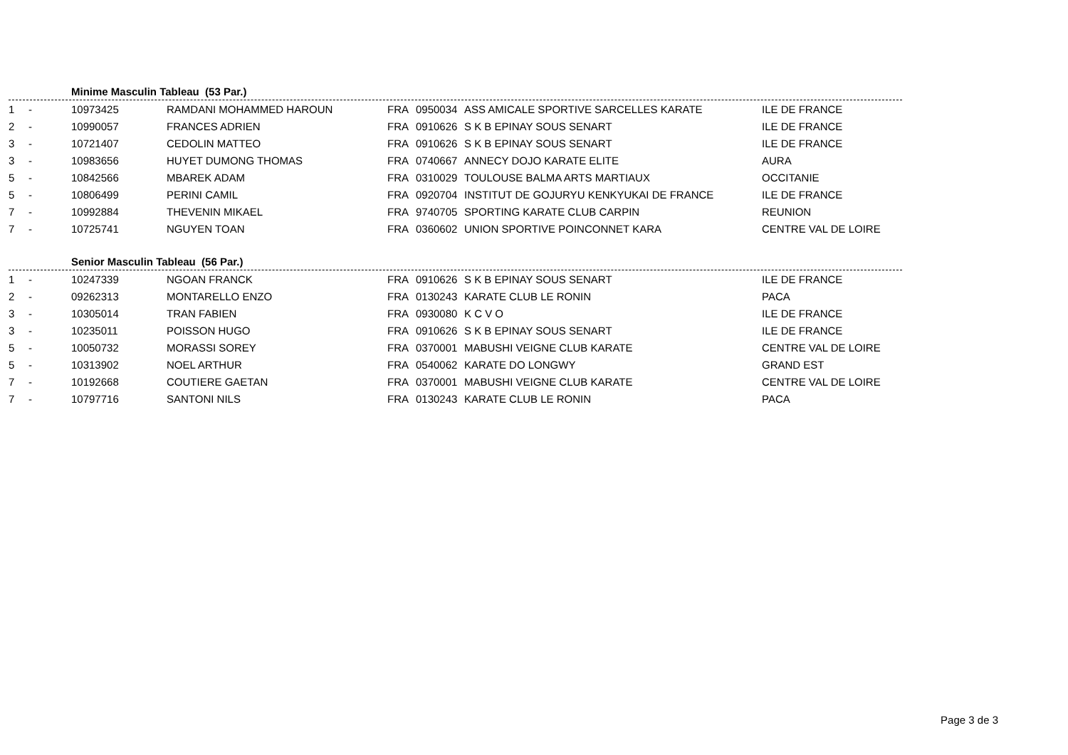Minime Masculin Tableau (53 Par.)
| 1 | - | 10973425 | RAMDANI MOHAMMED HAROUN | FRA | 0950034 | ASS AMICALE SPORTIVE SARCELLES KARATE | ILE DE FRANCE |
| 2 | - | 10990057 | FRANCES ADRIEN | FRA | 0910626 | S K B EPINAY SOUS SENART | ILE DE FRANCE |
| 3 | - | 10721407 | CEDOLIN MATTEO | FRA | 0910626 | S K B EPINAY SOUS SENART | ILE DE FRANCE |
| 3 | - | 10983656 | HUYET DUMONG THOMAS | FRA | 0740667 | ANNECY DOJO KARATE ELITE | AURA |
| 5 | - | 10842566 | MBAREK ADAM | FRA | 0310029 | TOULOUSE BALMA ARTS MARTIAUX | OCCITANIE |
| 5 | - | 10806499 | PERINI CAMIL | FRA | 0920704 | INSTITUT DE GOJURYU KENKYUKAI DE FRANCE | ILE DE FRANCE |
| 7 | - | 10992884 | THEVENIN MIKAEL | FRA | 9740705 | SPORTING KARATE CLUB CARPIN | REUNION |
| 7 | - | 10725741 | NGUYEN TOAN | FRA | 0360602 | UNION SPORTIVE POINCONNET KARA | CENTRE VAL DE LOIRE |
Senior Masculin Tableau (56 Par.)
| 1 | - | 10247339 | NGOAN FRANCK | FRA | 0910626 | S K B EPINAY SOUS SENART | ILE DE FRANCE |
| 2 | - | 09262313 | MONTARELLO ENZO | FRA | 0130243 | KARATE CLUB LE RONIN | PACA |
| 3 | - | 10305014 | TRAN FABIEN | FRA | 0930080 | K C V O | ILE DE FRANCE |
| 3 | - | 10235011 | POISSON HUGO | FRA | 0910626 | S K B EPINAY SOUS SENART | ILE DE FRANCE |
| 5 | - | 10050732 | MORASSI SOREY | FRA | 0370001 | MABUSHI VEIGNE CLUB KARATE | CENTRE VAL DE LOIRE |
| 5 | - | 10313902 | NOEL ARTHUR | FRA | 0540062 | KARATE DO LONGWY | GRAND EST |
| 7 | - | 10192668 | COUTIERE GAETAN | FRA | 0370001 | MABUSHI VEIGNE CLUB KARATE | CENTRE VAL DE LOIRE |
| 7 | - | 10797716 | SANTONI NILS | FRA | 0130243 | KARATE CLUB LE RONIN | PACA |
Page 3 de 3